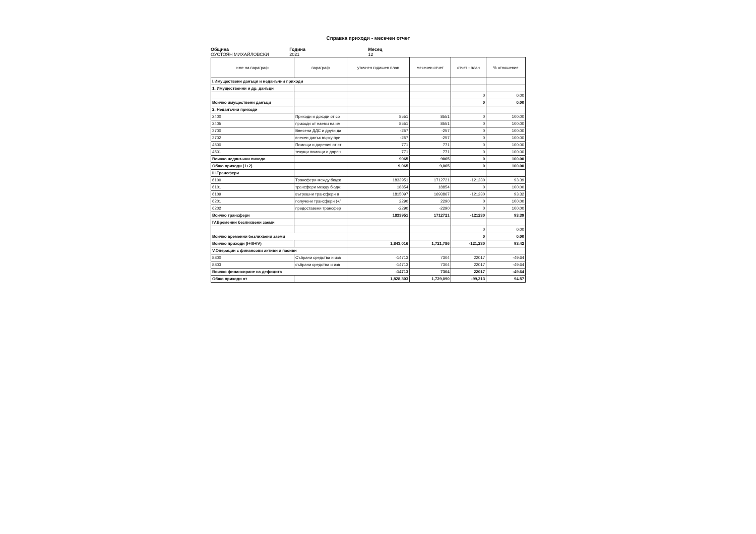Справка приходи - месечен отчет
Община
ОУСТОЯН МИХАЙЛОВСКИ
Година
2021
Месец
12
| име на параграф | параграф | уточнен годишен план | месечен отчет | отчет - план | % отношение |
| --- | --- | --- | --- | --- | --- |
| I.Имуществени данъци и неданъчни приходи | | | | | |
| 1. Имущественни и др. данъци | | | | | |
| | | | | 0 | 0.00 |
| Всичко имуществени данъци | | | | 0 | 0.00 |
| 2. Неданъчни приходи | | | | | |
| 2400 | Приходи и доходи от со | 8551 | 8551 | 0 | 100.00 |
| 2405 | приходи от наеми на им | 8551 | 8551 | 0 | 100.00 |
| 3700 | Внесени ДДС и други да | -257 | -257 | 0 | 100.00 |
| 3702 | внесен данък върху при | -257 | -257 | 0 | 100.00 |
| 4500 | Помощи и дарения от ст | 771 | 771 | 0 | 100.00 |
| 4501 | текущи помощи и дарен | 771 | 771 | 0 | 100.00 |
| Всичко неданъчни пиходи | | 9065 | 9065 | 0 | 100.00 |
| Общо приходи (1+2) | | 9,065 | 9,065 | 0 | 100.00 |
| III.Трансфери | | | | | |
| 6100 | Трансфери между бюдж | 1833951 | 1712721 | -121230 | 93.39 |
| 6101 | трансфери между бюдж | 18854 | 18854 | 0 | 100.00 |
| 6109 | вътрешни трансфери в | 1815097 | 1693867 | -121230 | 93.32 |
| 6201 | получени трансфери (+/ | 2290 | 2290 | 0 | 100.00 |
| 6202 | предоставени трансфер | -2290 | -2290 | 0 | 100.00 |
| Всичко трансфери | | 1833951 | 1712721 | -121230 | 93.39 |
| IV.Временни безлихвени заеми | | | | | |
| | | | | 0 | 0.00 |
| Всичко временни безлихвени заеми | | | | 0 | 0.00 |
| Всичко приходи (I+III+IV) | | 1,843,016 | 1,721,786 | -121,230 | 93.42 |
| V.Операции с финансови активи и пасиви | | | | | |
| 8800 | Събрани средства и изв | -14713 | 7304 | 22017 | -49.64 |
| 8803 | събрани средства и изв | -14713 | 7304 | 22017 | -49.64 |
| Всичко финансиране на дефицита | | -14713 | 7304 | 22017 | -49.64 |
| Общо приходи от | | 1,828,303 | 1,729,090 | -99,213 | 94.57 |